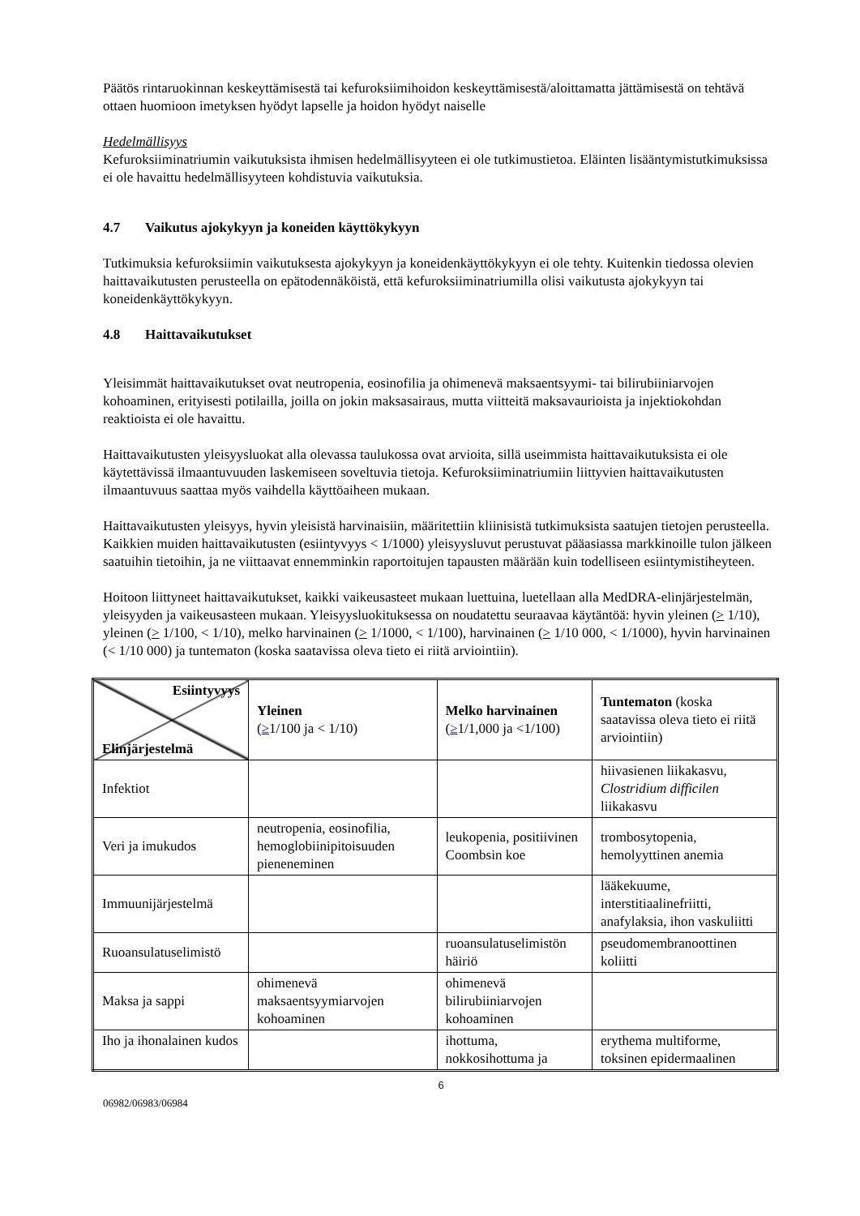Päätös rintaruokinnan keskeyttämisestä tai kefuroksiimihoidon keskeyttämisestä/aloittamatta jättämisestä on tehtävä ottaen huomioon imetyksen hyödyt lapselle ja hoidon hyödyt naiselle
Hedelmällisyys
Kefuroksiiminatriumin vaikutuksista ihmisen hedelmällisyyteen ei ole tutkimustietoa. Eläinten lisääntymistutkimuksissa ei ole havaittu hedelmällisyyteen kohdistuvia vaikutuksia.
4.7 Vaikutus ajokykyyn ja koneiden käyttökykyyn
Tutkimuksia kefuroksiimin vaikutuksesta ajokykyyn ja koneidenkäyttökykyyn ei ole tehty. Kuitenkin tiedossa olevien haittavaikutusten perusteella on epätodennäköistä, että kefuroksiiminatriumilla olisi vaikutusta ajokykyyn tai koneidenkäyttökykyyn.
4.8 Haittavaikutukset
Yleisimmät haittavaikutukset ovat neutropenia, eosinofilia ja ohimenevä maksaentsyymi- tai bilirubiiniarvojen kohoaminen, erityisesti potilailla, joilla on jokin maksasairaus, mutta viitteitä maksavaurioista ja injektiokohdan reaktioista ei ole havaittu.
Haittavaikutusten yleisyysluokat alla olevassa taulukossa ovat arvioita, sillä useimmista haittavaikutuksista ei ole käytettävissä ilmaantuvuuden laskemiseen soveltuvia tietoja. Kefuroksiiminatriumiin liittyvien haittavaikutusten ilmaantuvuus saattaa myös vaihdella käyttöaiheen mukaan.
Haittavaikutusten yleisyys, hyvin yleisistä harvinaisiin, määritettiin kliinisistä tutkimuksista saatujen tietojen perusteella. Kaikkien muiden haittavaikutusten (esiintyvyys < 1/1000) yleisyysluvut perustuvat pääasiassa markkinoille tulon jälkeen saatuihin tietoihin, ja ne viittaavat ennemminkin raportoitujen tapausten määrään kuin todelliseen esiintymistiheyteen.
Hoitoon liittyneet haittavaikutukset, kaikki vaikeusasteet mukaan luettuina, luetellaan alla MedDRA-elinjärjestelmän, yleisyyden ja vaikeusasteen mukaan. Yleisyysluokituksessa on noudatettu seuraavaa käytäntöä: hyvin yleinen (> 1/10), yleinen (> 1/100, < 1/10), melko harvinainen (> 1/1000, < 1/100), harvinainen (> 1/10 000, < 1/1000), hyvin harvinainen (< 1/10 000) ja tuntematon (koska saatavissa oleva tieto ei riitä arviointiin).
| Esiintyvyys Elinjärjestelmä | Yleinen ( ≥ 1/100 ja < 1/10) | Melko harvinainen ( ≥ 1/1,000 ja <1/100) | Tuntematon (koska saatavissa oleva tieto ei riitä arviointiin) |
| --- | --- | --- | --- |
| Infektiot | | | hiivasienen liikakasvu, Clostridium difficilen liikakasvu |
| Veri ja imukudos | neutropenia, eosinofilia, hemoglobiinipitoisuuden pieneneminen | leukopenia, positiivinen Coombsin koe | trombosytopenia, hemolyyttinen anemia |
| Immuunijärjestelmä | | | lääkekuume, interstitiaalinefriitti, anafylaksia, ihon vaskuliitti |
| Ruoansulatuselimistö | | ruoansulatuselimistön häiriö | pseudomembranoottinen koliitti |
| Maksa ja sappi | ohimenevä maksaentsyymiarvojen kohoaminen | ohimenevä bilirubiiniarvojen kohoaminen | |
| Iho ja ihonalainen kudos | | ihottuma, nokkosihottuma ja | erythema multiforme, toksinen epidermaalinen |
6
06982/06983/06984